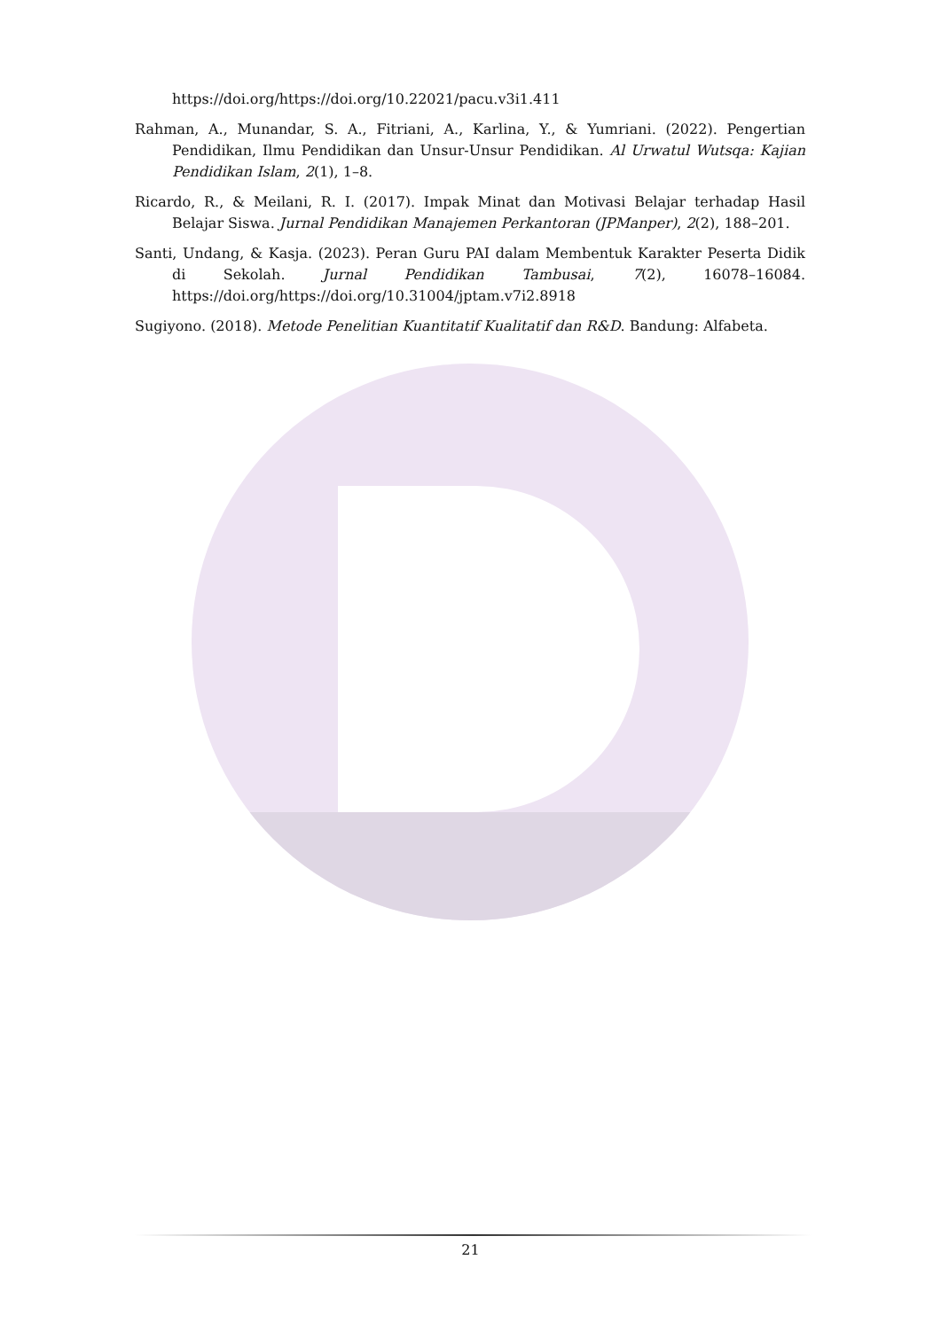https://doi.org/https://doi.org/10.22021/pacu.v3i1.411
Rahman, A., Munandar, S. A., Fitriani, A., Karlina, Y., & Yumriani. (2022). Pengertian Pendidikan, Ilmu Pendidikan dan Unsur-Unsur Pendidikan. Al Urwatul Wutsqa: Kajian Pendidikan Islam, 2(1), 1–8.
Ricardo, R., & Meilani, R. I. (2017). Impak Minat dan Motivasi Belajar terhadap Hasil Belajar Siswa. Jurnal Pendidikan Manajemen Perkantoran (JPManper), 2(2), 188–201.
Santi, Undang, & Kasja. (2023). Peran Guru PAI dalam Membentuk Karakter Peserta Didik di Sekolah. Jurnal Pendidikan Tambusai, 7(2), 16078–16084. https://doi.org/https://doi.org/10.31004/jptam.v7i2.8918
Sugiyono. (2018). Metode Penelitian Kuantitatif Kualitatif dan R&D. Bandung: Alfabeta.
21